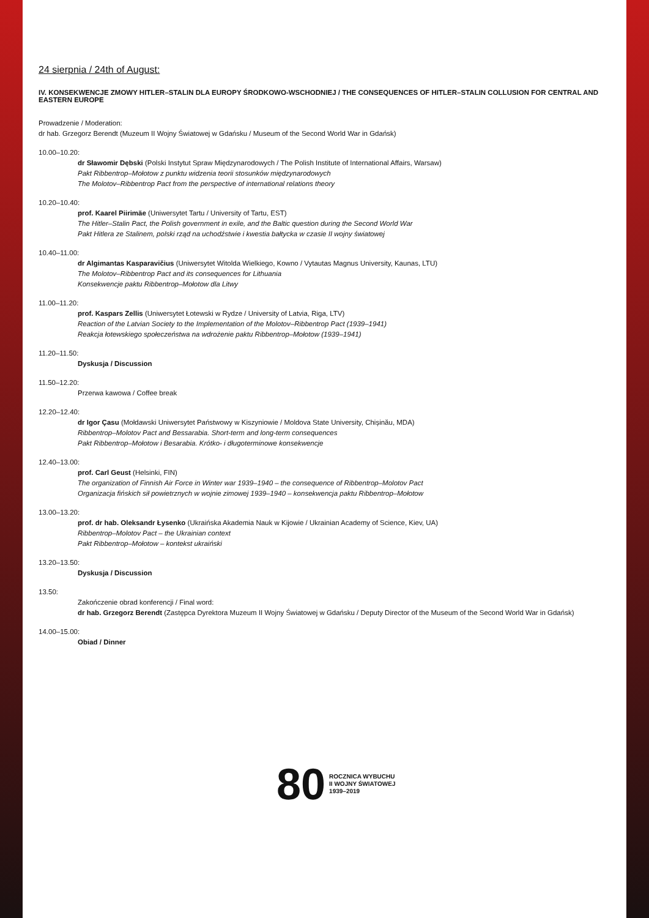24 sierpnia / 24th of August:
IV. KONSEKWENCJE ZMOWY HITLER–STALIN DLA EUROPY ŚRODKOWO-WSCHODNIEJ / THE CONSEQUENCES OF HITLER–STALIN COLLUSION FOR CENTRAL AND EASTERN EUROPE
Prowadzenie / Moderation:
dr hab. Grzegorz Berendt (Muzeum II Wojny Światowej w Gdańsku / Museum of the Second World War in Gdańsk)
10.00–10.20:
dr Sławomir Dębski (Polski Instytut Spraw Międzynarodowych / The Polish Institute of International Affairs, Warsaw)
Pakt Ribbentrop–Mołotow z punktu widzenia teorii stosunków międzynarodowych
The Molotov–Ribbentrop Pact from the perspective of international relations theory
10.20–10.40:
prof. Kaarel Piirimäe (Uniwersytet Tartu / University of Tartu, EST)
The Hitler–Stalin Pact, the Polish government in exile, and the Baltic question during the Second World War
Pakt Hitlera ze Stalinem, polski rząd na uchodźstwie i kwestia bałtycka w czasie II wojny światowej
10.40–11.00:
dr Algimantas Kasparavičius (Uniwersytet Witolda Wielkiego, Kowno / Vytautas Magnus University, Kaunas, LTU)
The Molotov–Ribbentrop Pact and its consequences for Lithuania
Konsekwencje paktu Ribbentrop–Mołotow dla Litwy
11.00–11.20:
prof. Kaspars Zellis (Uniwersytet Łotewski w Rydze / University of Latvia, Riga, LTV)
Reaction of the Latvian Society to the Implementation of the Molotov–Ribbentrop Pact (1939–1941)
Reakcja łotewskiego społeczeństwa na wdrożenie paktu Ribbentrop–Mołotow (1939–1941)
11.20–11.50:
Dyskusja / Discussion
11.50–12.20:
Przerwa kawowa / Coffee break
12.20–12.40:
dr Igor Çasu (Mołdawski Uniwersytet Państwowy w Kiszyniowie / Moldova State University, Chișinău, MDA)
Ribbentrop–Molotov Pact and Bessarabia. Short-term and long-term consequences
Pakt Ribbentrop–Mołotow i Besarabia. Krótko- i długoterminowe konsekwencje
12.40–13.00:
prof. Carl Geust (Helsinki, FIN)
The organization of Finnish Air Force in Winter war 1939–1940 – the consequence of Ribbentrop–Molotov Pact
Organizacja fińskich sił powietrznych w wojnie zimowej 1939–1940 – konsekwencja paktu Ribbentrop–Mołotow
13.00–13.20:
prof. dr hab. Oleksandr Łysenko (Ukraińska Akademia Nauk w Kijowie / Ukrainian Academy of Science, Kiev, UA)
Ribbentrop–Molotov Pact – the Ukrainian context
Pakt Ribbentrop–Mołotow – kontekst ukraiński
13.20–13.50:
Dyskusja / Discussion
13.50:
Zakończenie obrad konferencji / Final word:
dr hab. Grzegorz Berendt (Zastępca Dyrektora Muzeum II Wojny Światowej w Gdańsku / Deputy Director of the Museum of the Second World War in Gdańsk)
14.00–15.00:
Obiad / Dinner
80
ROCZNICA WYBUCHU
II WOJNY ŚWIATOWEJ
1939–2019